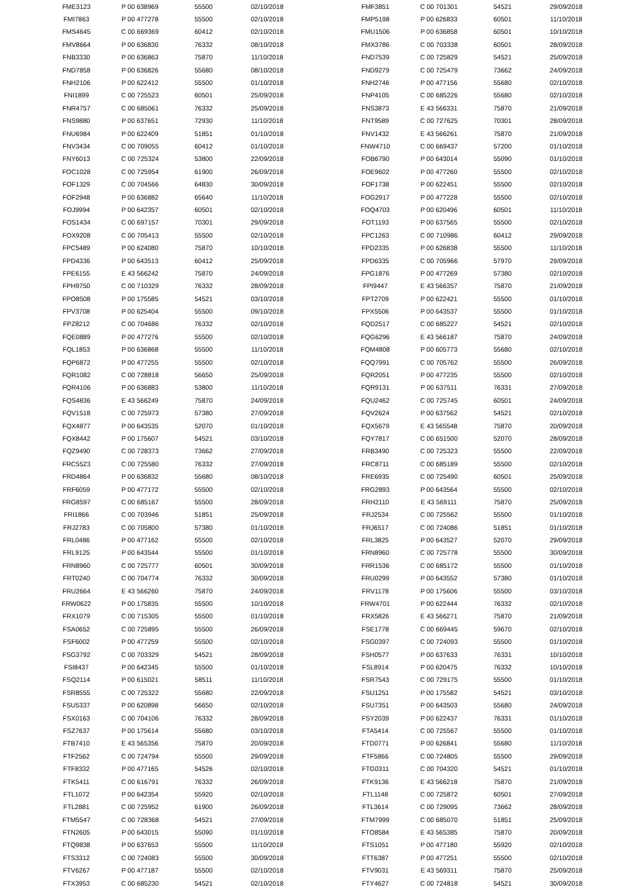| FME3123 | P 00 638969 | 55500 | 02/10/2018 | | FMF3851 | C 00 701301 | 54521 | 29/09/2018 |
| FMI7863 | P 00 477278 | 55500 | 02/10/2018 | | FMP5198 | P 00 626833 | 60501 | 11/10/2018 |
| FMS4645 | C 00 669369 | 60412 | 02/10/2018 | | FMU1506 | P 00 636858 | 60501 | 10/10/2018 |
| FMV8664 | P 00 636830 | 76332 | 08/10/2018 | | FMX3786 | C 00 703338 | 60501 | 28/09/2018 |
| FNB3330 | P 00 636863 | 75870 | 11/10/2018 | | FND7539 | C 00 725829 | 54521 | 25/09/2018 |
| FND7858 | P 00 636826 | 55680 | 08/10/2018 | | FND9279 | C 00 725479 | 73662 | 24/09/2018 |
| FNH2106 | P 00 622412 | 55500 | 01/10/2018 | | FNH2746 | P 00 477156 | 55680 | 02/10/2018 |
| FNI1899 | C 00 725523 | 60501 | 25/09/2018 | | FNP4105 | C 00 685226 | 55680 | 02/10/2018 |
| FNR4757 | C 00 685061 | 76332 | 25/09/2018 | | FNS3873 | E 43 566331 | 75870 | 21/09/2018 |
| FNS9880 | P 00 637651 | 72930 | 11/10/2018 | | FNT9589 | C 00 727625 | 70301 | 28/09/2018 |
| FNU6984 | P 00 622409 | 51851 | 01/10/2018 | | FNV1432 | E 43 566261 | 75870 | 21/09/2018 |
| FNV3434 | C 00 709055 | 60412 | 01/10/2018 | | FNW4710 | C 00 669437 | 57200 | 01/10/2018 |
| FNY6013 | C 00 725324 | 53800 | 22/09/2018 | | FOB6790 | P 00 643014 | 55090 | 01/10/2018 |
| FOC1028 | C 00 725954 | 61900 | 26/09/2018 | | FOE9602 | P 00 477260 | 55500 | 02/10/2018 |
| FOF1329 | C 00 704566 | 64830 | 30/09/2018 | | FOF1738 | P 00 622451 | 55500 | 02/10/2018 |
| FOF2948 | P 00 636882 | 65640 | 11/10/2018 | | FOG2917 | P 00 477228 | 55500 | 02/10/2018 |
| FOJ9994 | P 00 642357 | 60501 | 02/10/2018 | | FOQ4703 | P 00 620496 | 60501 | 11/10/2018 |
| FOS1434 | C 00 697157 | 70301 | 29/09/2018 | | FOT1193 | P 00 637565 | 55500 | 02/10/2018 |
| FOX9208 | C 00 705413 | 55500 | 02/10/2018 | | FPC1263 | C 00 710986 | 60412 | 29/09/2018 |
| FPC5489 | P 00 624080 | 75870 | 10/10/2018 | | FPD2335 | P 00 626838 | 55500 | 11/10/2018 |
| FPD4336 | P 00 643513 | 60412 | 25/09/2018 | | FPD6335 | C 00 705966 | 57970 | 29/09/2018 |
| FPE6155 | E 43 566242 | 75870 | 24/09/2018 | | FPG1876 | P 00 477269 | 57380 | 02/10/2018 |
| FPH9750 | C 00 710329 | 76332 | 28/09/2018 | | FPI9447 | E 43 566357 | 75870 | 21/09/2018 |
| FPO8508 | P 00 175585 | 54521 | 03/10/2018 | | FPT2709 | P 00 622421 | 55500 | 01/10/2018 |
| FPV3708 | P 00 625404 | 55500 | 09/10/2018 | | FPX5506 | P 00 643537 | 55500 | 01/10/2018 |
| FPZ8212 | C 00 704686 | 76332 | 02/10/2018 | | FQD2517 | C 00 685227 | 54521 | 02/10/2018 |
| FQE0889 | P 00 477276 | 55500 | 02/10/2018 | | FQG6296 | E 43 566187 | 75870 | 24/09/2018 |
| FQL1853 | P 00 636868 | 55500 | 11/10/2018 | | FQM4808 | P 00 605773 | 55680 | 02/10/2018 |
| FQP6872 | P 00 477255 | 55500 | 02/10/2018 | | FQQ7991 | C 00 705762 | 55500 | 26/09/2018 |
| FQR1082 | C 00 728818 | 56650 | 25/09/2018 | | FQR2051 | P 00 477235 | 55500 | 02/10/2018 |
| FQR4106 | P 00 636883 | 53800 | 11/10/2018 | | FQR9131 | P 00 637511 | 76331 | 27/09/2018 |
| FQS4836 | E 43 566249 | 75870 | 24/09/2018 | | FQU2462 | C 00 725745 | 60501 | 24/09/2018 |
| FQV1518 | C 00 725973 | 57380 | 27/09/2018 | | FQV2624 | P 00 637562 | 54521 | 02/10/2018 |
| FQX4877 | P 00 643535 | 52070 | 01/10/2018 | | FQX5679 | E 43 565548 | 75870 | 20/09/2018 |
| FQX8442 | P 00 175607 | 54521 | 03/10/2018 | | FQY7817 | C 00 651500 | 52070 | 28/09/2018 |
| FQZ9490 | C 00 728373 | 73662 | 27/09/2018 | | FRB3490 | C 00 725323 | 55500 | 22/09/2018 |
| FRC5523 | C 00 725580 | 76332 | 27/09/2018 | | FRC8711 | C 00 685189 | 55500 | 02/10/2018 |
| FRD4864 | P 00 636832 | 55680 | 08/10/2018 | | FRE6935 | C 00 725490 | 60501 | 25/09/2018 |
| FRF6059 | P 00 477172 | 55500 | 02/10/2018 | | FRG2893 | P 00 643564 | 55500 | 02/10/2018 |
| FRG8597 | C 00 685167 | 55500 | 28/09/2018 | | FRH2110 | E 43 569111 | 75870 | 25/09/2018 |
| FRI1866 | C 00 703946 | 51851 | 25/09/2018 | | FRJ2534 | C 00 725562 | 55500 | 01/10/2018 |
| FRJ2783 | C 00 705800 | 57380 | 01/10/2018 | | FRJ6517 | C 00 724086 | 51851 | 01/10/2018 |
| FRL0486 | P 00 477162 | 55500 | 02/10/2018 | | FRL3825 | P 00 643527 | 52070 | 29/09/2018 |
| FRL9125 | P 00 643544 | 55500 | 01/10/2018 | | FRN8960 | C 00 725778 | 55500 | 30/09/2018 |
| FRN8960 | C 00 725777 | 60501 | 30/09/2018 | | FRR1536 | C 00 685172 | 55500 | 01/10/2018 |
| FRT0240 | C 00 704774 | 76332 | 30/09/2018 | | FRU0299 | P 00 643552 | 57380 | 01/10/2018 |
| FRU2664 | E 43 566260 | 75870 | 24/09/2018 | | FRV1178 | P 00 175606 | 55500 | 03/10/2018 |
| FRW0622 | P 00 175835 | 55500 | 10/10/2018 | | FRW4701 | P 00 622444 | 76332 | 02/10/2018 |
| FRX1079 | C 00 715305 | 55500 | 01/10/2018 | | FRX5826 | E 43 566271 | 75870 | 21/09/2018 |
| FSA0652 | C 00 725895 | 55500 | 26/09/2018 | | FSE1778 | C 00 669445 | 59670 | 02/10/2018 |
| FSF6002 | P 00 477259 | 55500 | 02/10/2018 | | FSG0397 | C 00 724093 | 55500 | 01/10/2018 |
| FSG3792 | C 00 703329 | 54521 | 28/09/2018 | | FSH0577 | P 00 637633 | 76331 | 10/10/2018 |
| FSI8437 | P 00 642345 | 55500 | 01/10/2018 | | FSL8914 | P 00 620475 | 76332 | 10/10/2018 |
| FSQ2114 | P 00 615021 | 58511 | 11/10/2018 | | FSR7543 | C 00 729175 | 55500 | 01/10/2018 |
| FSR8555 | C 00 725322 | 55680 | 22/09/2018 | | FSU1251 | P 00 175582 | 54521 | 03/10/2018 |
| FSU5337 | P 00 620898 | 56650 | 02/10/2018 | | FSU7351 | P 00 643503 | 55680 | 24/09/2018 |
| FSX0163 | C 00 704106 | 76332 | 28/09/2018 | | FSY2039 | P 00 622437 | 76331 | 01/10/2018 |
| FSZ7637 | P 00 175614 | 55680 | 03/10/2018 | | FTA5414 | C 00 725567 | 55500 | 01/10/2018 |
| FTB7410 | E 43 565356 | 75870 | 20/09/2018 | | FTD0771 | P 00 626841 | 55680 | 11/10/2018 |
| FTF2562 | C 00 724794 | 55500 | 29/09/2018 | | FTF5866 | C 00 724805 | 55500 | 29/09/2018 |
| FTF8332 | P 00 477165 | 54526 | 02/10/2018 | | FTG0311 | C 00 704320 | 54521 | 01/10/2018 |
| FTK5411 | C 00 616791 | 76332 | 26/09/2018 | | FTK9136 | E 43 566218 | 75870 | 21/09/2018 |
| FTL1072 | P 00 642354 | 55920 | 02/10/2018 | | FTL1148 | C 00 725872 | 60501 | 27/09/2018 |
| FTL2881 | C 00 725952 | 61900 | 26/09/2018 | | FTL3614 | C 00 729095 | 73662 | 28/09/2018 |
| FTM5547 | C 00 728368 | 54521 | 27/09/2018 | | FTM7999 | C 00 685070 | 51851 | 25/09/2018 |
| FTN2605 | P 00 643015 | 55090 | 01/10/2018 | | FTO8584 | E 43 565385 | 75870 | 20/09/2018 |
| FTQ9838 | P 00 637653 | 55500 | 11/10/2018 | | FTS1051 | P 00 477180 | 55920 | 02/10/2018 |
| FTS3312 | C 00 724083 | 55500 | 30/09/2018 | | FTT6387 | P 00 477251 | 55500 | 02/10/2018 |
| FTV6267 | P 00 477187 | 55500 | 02/10/2018 | | FTV9031 | E 43 569311 | 75870 | 25/09/2018 |
| FTX3953 | C 00 685230 | 54521 | 02/10/2018 | | FTY4627 | C 00 724818 | 54521 | 30/09/2018 |